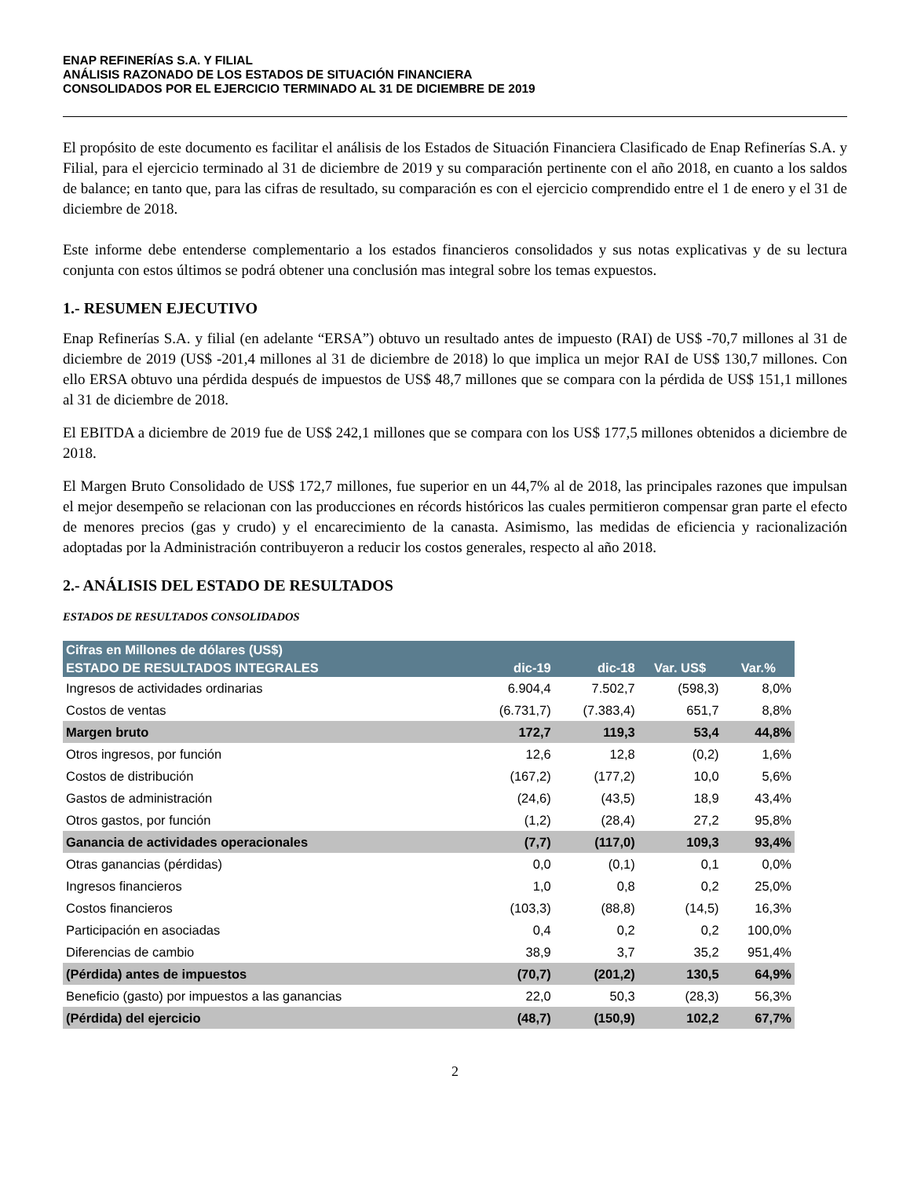ENAP REFINERÍAS S.A. Y FILIAL
ANÁLISIS RAZONADO DE LOS ESTADOS DE SITUACIÓN FINANCIERA
CONSOLIDADOS POR EL EJERCICIO TERMINADO AL 31 DE DICIEMBRE DE 2019
El propósito de este documento es facilitar el análisis de los Estados de Situación Financiera Clasificado de Enap Refinerías S.A. y Filial, para el ejercicio terminado al 31 de diciembre de 2019 y su comparación pertinente con el año 2018, en cuanto a los saldos de balance; en tanto que, para las cifras de resultado, su comparación es con el ejercicio comprendido entre el 1 de enero y el 31 de diciembre de 2018.
Este informe debe entenderse complementario a los estados financieros consolidados y sus notas explicativas y de su lectura conjunta con estos últimos se podrá obtener una conclusión mas integral sobre los temas expuestos.
1.- RESUMEN EJECUTIVO
Enap Refinerías S.A. y filial (en adelante “ERSA”) obtuvo un resultado antes de impuesto (RAI) de US$ -70,7 millones al 31 de diciembre de 2019 (US$ -201,4 millones al 31 de diciembre de 2018) lo que implica un mejor RAI de US$ 130,7 millones. Con ello ERSA obtuvo una pérdida después de impuestos de US$ 48,7 millones que se compara con la pérdida de US$ 151,1 millones al 31 de diciembre de 2018.
El EBITDA a diciembre de 2019 fue de US$ 242,1 millones que se compara con los US$ 177,5 millones obtenidos a diciembre de 2018.
El Margen Bruto Consolidado de US$ 172,7 millones, fue superior en un 44,7% al de 2018, las principales razones que impulsan el mejor desempeño se relacionan con las producciones en récords históricos las cuales permitieron compensar gran parte el efecto de menores precios (gas y crudo) y el encarecimiento de la canasta. Asimismo, las medidas de eficiencia y racionalización adoptadas por la Administración contribuyeron a reducir los costos generales, respecto al año 2018.
2.- ANÁLISIS DEL ESTADO DE RESULTADOS
ESTADOS DE RESULTADOS CONSOLIDADOS
| Cifras en Millones de dólares (US$) | | | | |
| --- | --- | --- | --- | --- |
| ESTADO DE RESULTADOS INTEGRALES | dic-19 | dic-18 | Var. US$ | Var.% |
| Ingresos de actividades ordinarias | 6.904,4 | 7.502,7 | (598,3) | 8,0% |
| Costos de ventas | (6.731,7) | (7.383,4) | 651,7 | 8,8% |
| Margen bruto | 172,7 | 119,3 | 53,4 | 44,8% |
| Otros ingresos, por función | 12,6 | 12,8 | (0,2) | 1,6% |
| Costos de distribución | (167,2) | (177,2) | 10,0 | 5,6% |
| Gastos de administración | (24,6) | (43,5) | 18,9 | 43,4% |
| Otros gastos, por función | (1,2) | (28,4) | 27,2 | 95,8% |
| Ganancia de actividades operacionales | (7,7) | (117,0) | 109,3 | 93,4% |
| Otras ganancias (pérdidas) | 0,0 | (0,1) | 0,1 | 0,0% |
| Ingresos financieros | 1,0 | 0,8 | 0,2 | 25,0% |
| Costos financieros | (103,3) | (88,8) | (14,5) | 16,3% |
| Participación en asociadas | 0,4 | 0,2 | 0,2 | 100,0% |
| Diferencias de cambio | 38,9 | 3,7 | 35,2 | 951,4% |
| (Pérdida) antes de impuestos | (70,7) | (201,2) | 130,5 | 64,9% |
| Beneficio (gasto) por impuestos a las ganancias | 22,0 | 50,3 | (28,3) | 56,3% |
| (Pérdida) del ejercicio | (48,7) | (150,9) | 102,2 | 67,7% |
2